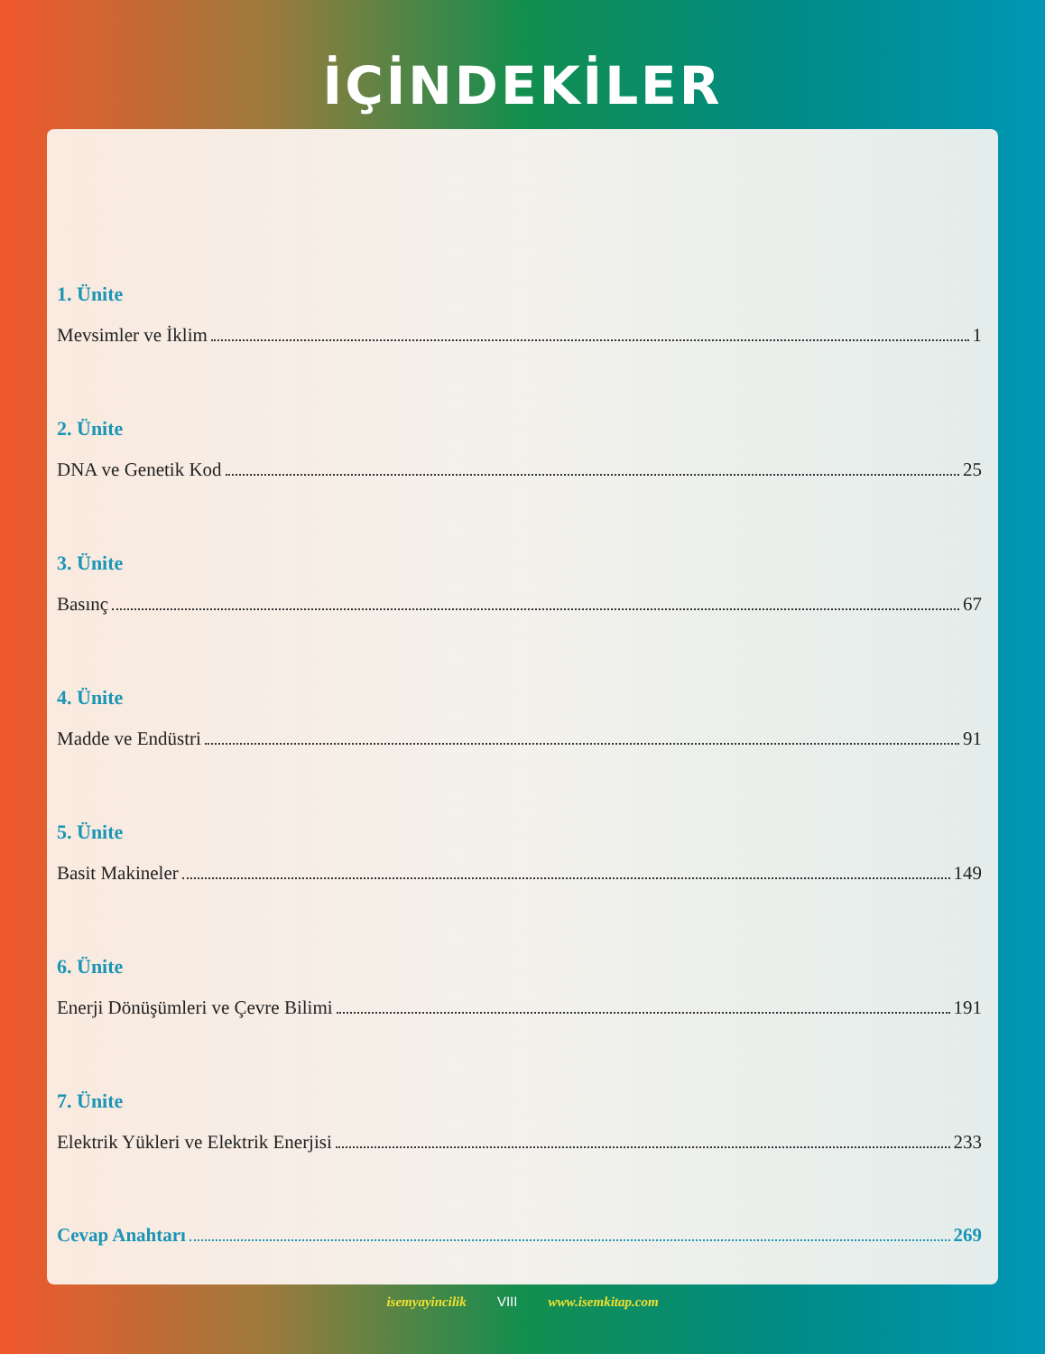İÇİNDEKİLER
1. Ünite
Mevsimler ve İklim 1
2. Ünite
DNA ve Genetik Kod 25
3. Ünite
Basınç 67
4. Ünite
Madde ve Endüstri 91
5. Ünite
Basit Makineler 149
6. Ünite
Enerji Dönüşümleri ve Çevre Bilimi 191
7. Ünite
Elektrik Yükleri ve Elektrik Enerjisi 233
Cevap Anahtarı 269
isemyayincilik VIII www.isemkitap.com